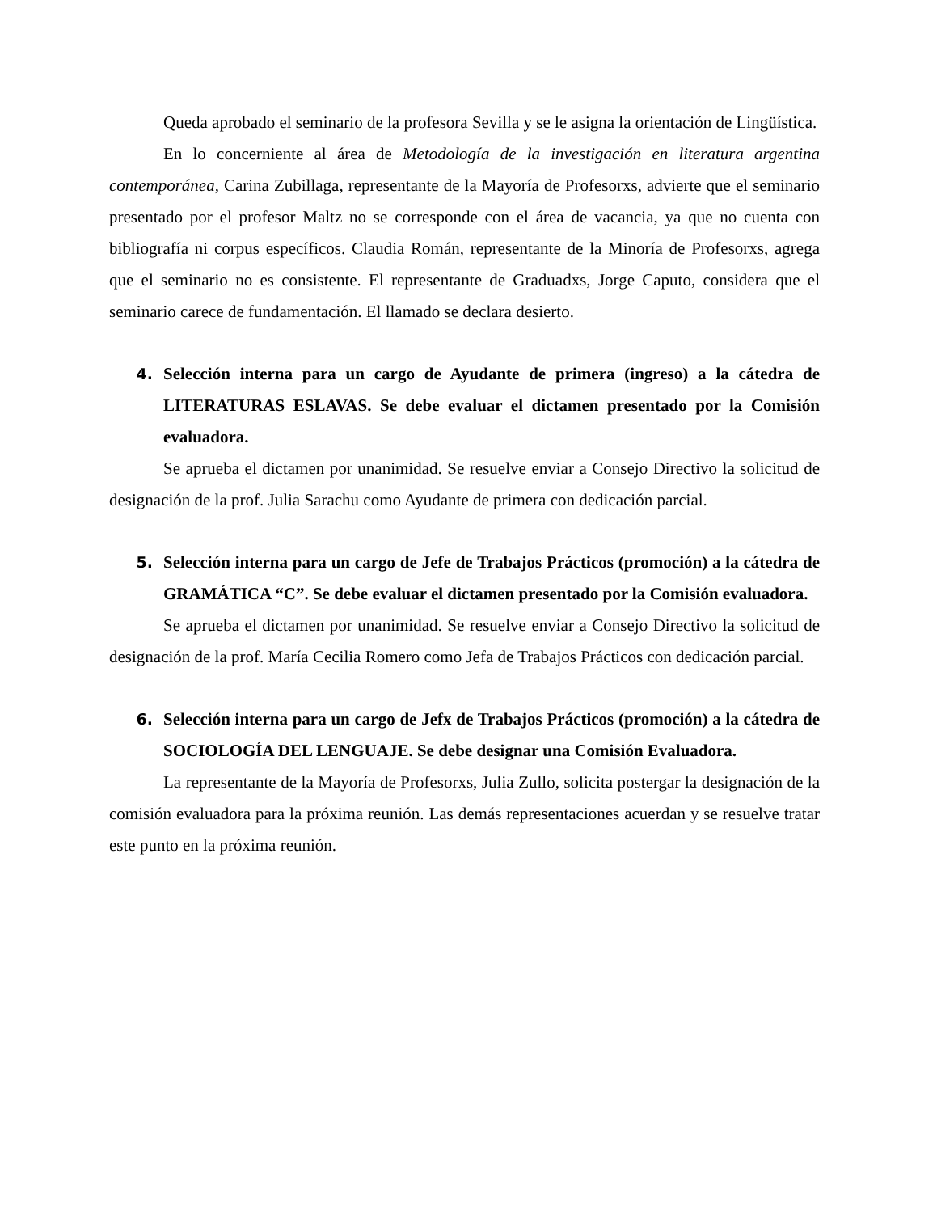Queda aprobado el seminario de la profesora Sevilla y se le asigna la orientación de Lingüística.
En lo concerniente al área de Metodología de la investigación en literatura argentina contemporánea, Carina Zubillaga, representante de la Mayoría de Profesorxs, advierte que el seminario presentado por el profesor Maltz no se corresponde con el área de vacancia, ya que no cuenta con bibliografía ni corpus específicos. Claudia Román, representante de la Minoría de Profesorxs, agrega que el seminario no es consistente. El representante de Graduadxs, Jorge Caputo, considera que el seminario carece de fundamentación. El llamado se declara desierto.
4. Selección interna para un cargo de Ayudante de primera (ingreso) a la cátedra de LITERATURAS ESLAVAS. Se debe evaluar el dictamen presentado por la Comisión evaluadora.
Se aprueba el dictamen por unanimidad. Se resuelve enviar a Consejo Directivo la solicitud de designación de la prof. Julia Sarachu como Ayudante de primera con dedicación parcial.
5. Selección interna para un cargo de Jefe de Trabajos Prácticos (promoción) a la cátedra de GRAMÁTICA “C”. Se debe evaluar el dictamen presentado por la Comisión evaluadora.
Se aprueba el dictamen por unanimidad. Se resuelve enviar a Consejo Directivo la solicitud de designación de la prof. María Cecilia Romero como Jefa de Trabajos Prácticos con dedicación parcial.
6. Selección interna para un cargo de Jefx de Trabajos Prácticos (promoción) a la cátedra de SOCIOLOGÍA DEL LENGUAJE. Se debe designar una Comisión Evaluadora.
La representante de la Mayoría de Profesorxs, Julia Zullo, solicita postergar la designación de la comisión evaluadora para la próxima reunión. Las demás representaciones acuerdan y se resuelve tratar este punto en la próxima reunión.